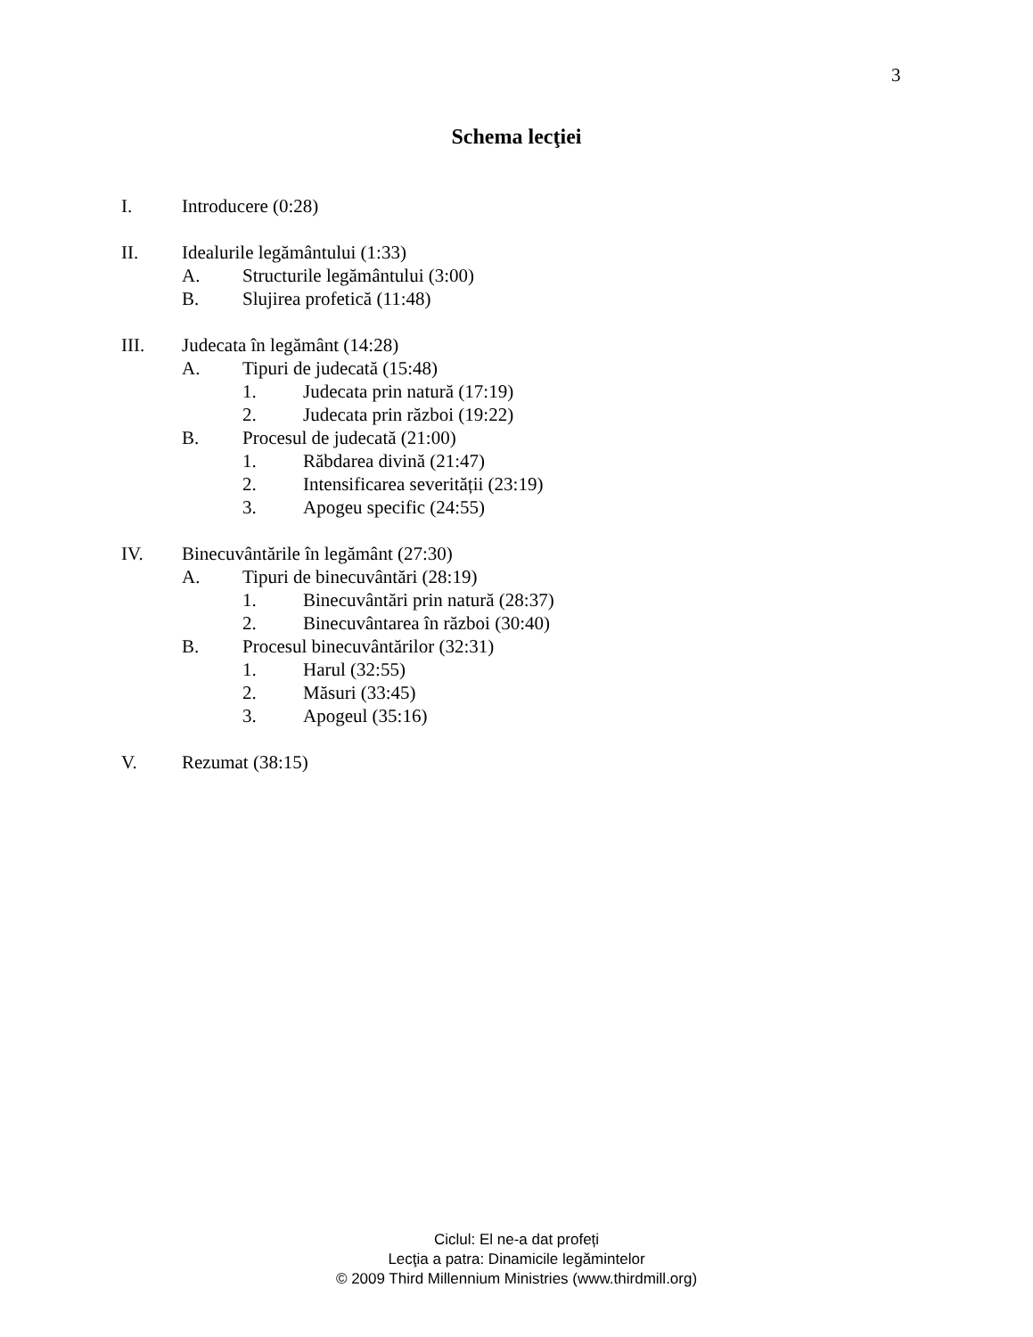3
Schema lecţiei
I. Introducere (0:28)
II. Idealurile legământului (1:33)
A. Structurile legământului (3:00)
B. Slujirea profetică (11:48)
III. Judecata în legământ (14:28)
A. Tipuri de judecată (15:48)
1. Judecata prin natură (17:19)
2. Judecata prin război (19:22)
B. Procesul de judecată (21:00)
1. Răbdarea divină (21:47)
2. Intensificarea severității (23:19)
3. Apogeu specific (24:55)
IV. Binecuvântările în legământ (27:30)
A. Tipuri de binecuvântări (28:19)
1. Binecuvântări prin natură (28:37)
2. Binecuvântarea în război (30:40)
B. Procesul binecuvântărilor (32:31)
1. Harul (32:55)
2. Măsuri (33:45)
3. Apogeul (35:16)
V. Rezumat (38:15)
Ciclul: El ne-a dat profeți
Lecţia a patra: Dinamicile legămintelor
© 2009 Third Millennium Ministries (www.thirdmill.org)